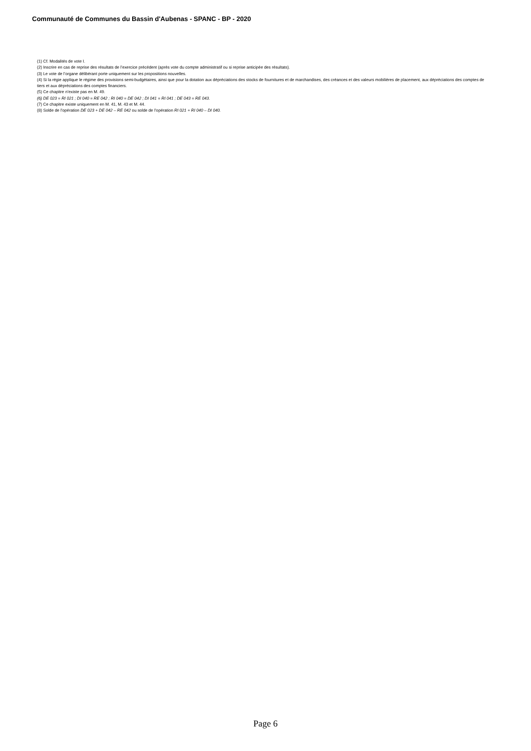Communauté de Communes du Bassin d'Aubenas - SPANC - BP - 2020
(1) Cf. Modalités de vote I.
(2) Inscrire en cas de reprise des résultats de l’exercice précédent (après vote du compte administratif ou si reprise anticipée des résultats).
(3) Le vote de l’organe délibérant porte uniquement sur les propositions nouvelles.
(4) Si la régie applique le régime des provisions semi-budgétaires, ainsi que pour la dotation aux dépréciations des stocks de fournitures et de marchandises, des créances et des valeurs mobilières de placement, aux dépréciations des comptes de tiers et aux dépréciations des comptes financiers.
(5) Ce chapitre n’existe pas en M. 49.
(6) DE 023 = RI 021 ; DI 040 = RE 042 ; RI 040 = DE 042 ; DI 041 = RI 041 ; DE 043 = RE 043.
(7) Ce chapitre existe uniquement en M. 41, M. 43 et M. 44.
(8) Solde de l’opération DE 023 + DE 042 – RE 042 ou solde de l’opération RI 021 + RI 040 – DI 040.
Page 6